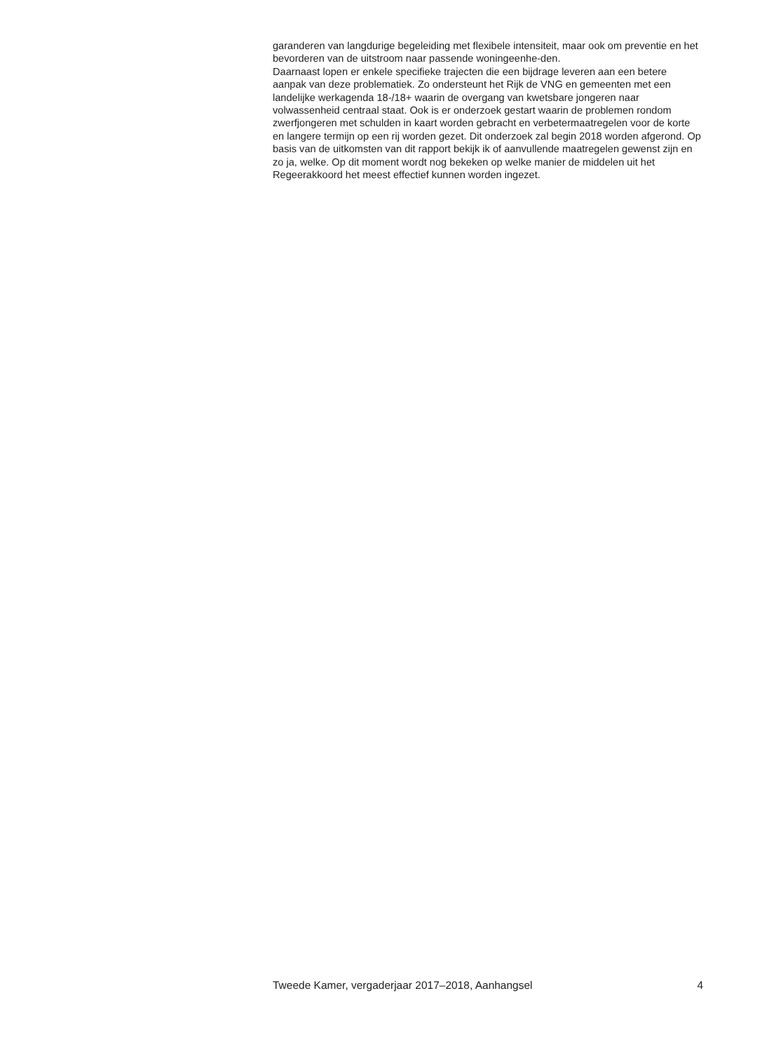garanderen van langdurige begeleiding met flexibele intensiteit, maar ook om preventie en het bevorderen van de uitstroom naar passende woningeenhe-den.
Daarnaast lopen er enkele specifieke trajecten die een bijdrage leveren aan een betere aanpak van deze problematiek. Zo ondersteunt het Rijk de VNG en gemeenten met een landelijke werkagenda 18-/18+ waarin de overgang van kwetsbare jongeren naar volwassenheid centraal staat. Ook is er onderzoek gestart waarin de problemen rondom zwerfjongeren met schulden in kaart worden gebracht en verbetermaatregelen voor de korte en langere termijn op een rij worden gezet. Dit onderzoek zal begin 2018 worden afgerond. Op basis van de uitkomsten van dit rapport bekijk ik of aanvullende maatregelen gewenst zijn en zo ja, welke. Op dit moment wordt nog bekeken op welke manier de middelen uit het Regeerakkoord het meest effectief kunnen worden ingezet.
Tweede Kamer, vergaderjaar 2017–2018, Aanhangsel 4